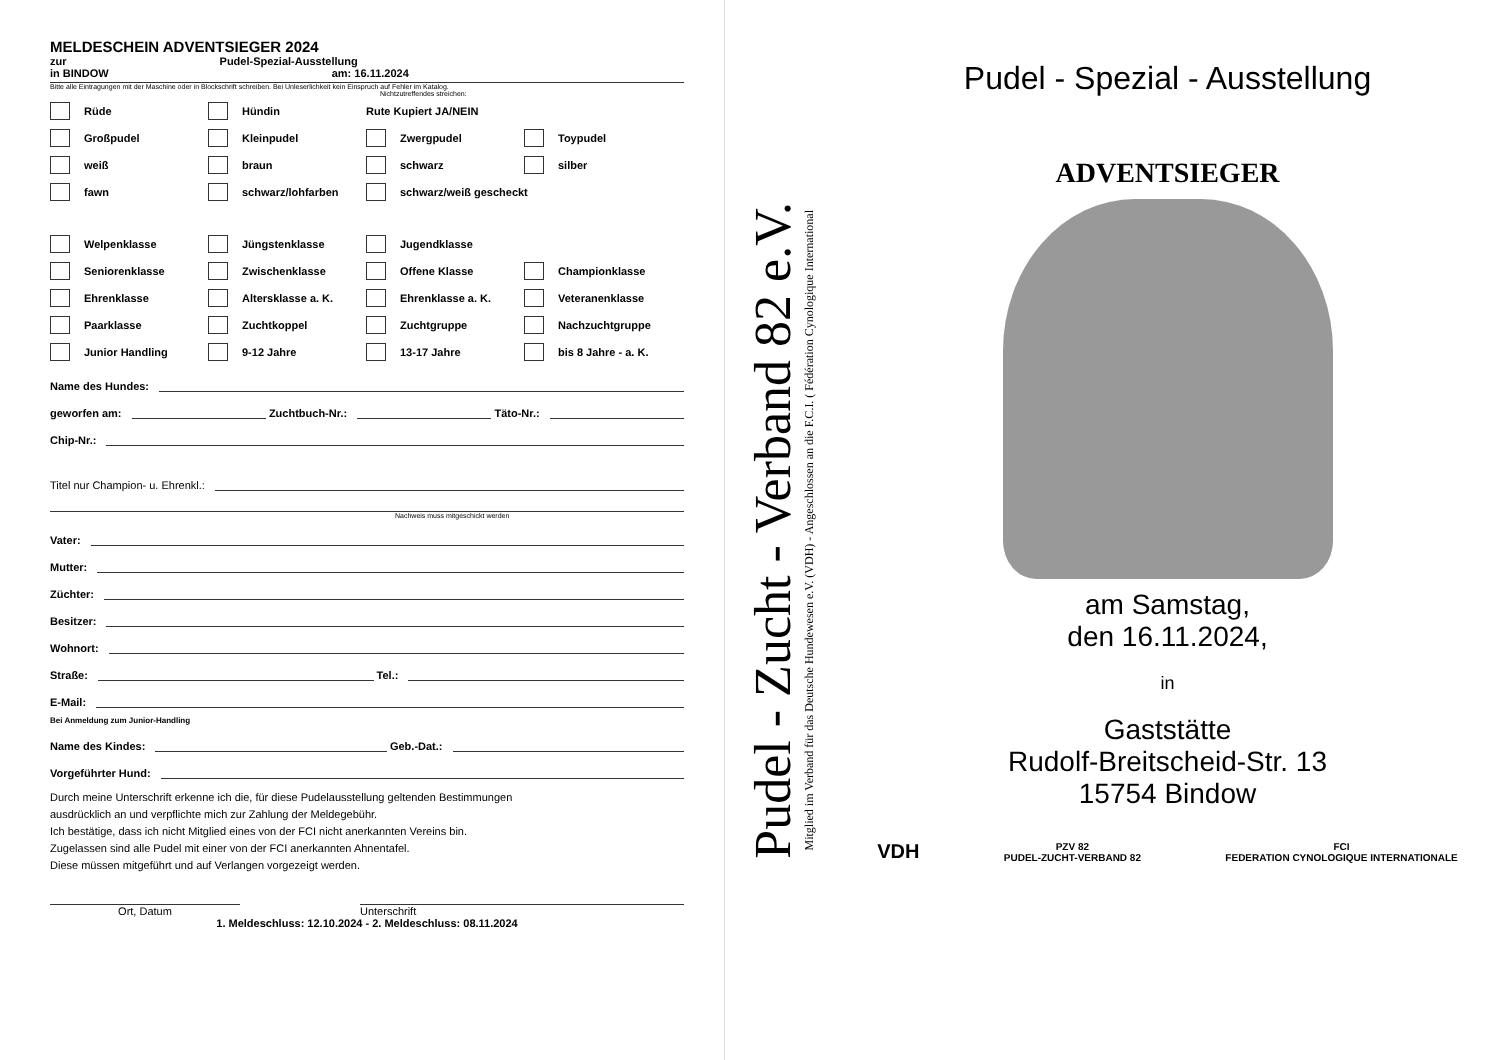MELDESCHEIN ADVENTSIEGER 2024
zur Pudel-Spezial-Ausstellung
in BINDOW am: 16.11.2024
Bitte alle Eintragungen mit der Maschine oder in Blockschrift schreiben. Bei Unleserlichkeit kein Einspruch auf Fehler im Katalog.
Nichtzutreffendes streichen:
Rüde Hündin Rute Kupiert JA/NEIN
Großpudel Kleinpudel Zwergpudel Toypudel
weiß braun schwarz silber
fawn schwarz/lohfarben schwarz/weiß gescheckt
Welpenklasse Jüngstenklasse Jugendklasse
Seniorenklasse Zwischenklasse Offene Klasse Championklasse
Ehrenklasse Altersklasse a. K. Ehrenklasse a. K. Veteranenklasse
Paarklasse Zuchtkoppel Zuchtgruppe Nachzuchtgruppe
Junior Handling 9-12 Jahre 13-17 Jahre bis 8 Jahre - a. K.
Name des Hundes:
geworfen am: Zuchtbuch-Nr.: Täto-Nr.:
Chip-Nr.:
Titel nur Champion- u. Ehrenkl.:
Nachweis muss mitgeschickt werden
Vater:
Mutter:
Züchter:
Besitzer:
Wohnort:
Straße: Tel.:
E-Mail:
Bei Anmeldung zum Junior-Handling
Name des Kindes: Geb.-Dat.:
Vorgeführter Hund:
Durch meine Unterschrift erkenne ich die, für diese Pudelausstellung geltenden Bestimmungen
ausdrücklich an und verpflichte mich zur Zahlung der Meldegebühr.
Ich bestätige, dass ich nicht Mitglied eines von der FCI nicht anerkannten Vereins bin.
Zugelassen sind alle Pudel mit einer von der FCI anerkannten Ahnentafel.
Diese müssen mitgeführt und auf Verlangen vorgezeigt werden.
Ort, Datum Unterschrift
1. Meldeschluss: 12.10.2024 - 2. Meldeschluss: 08.11.2024
Pudel - Zucht - Verband 82 e.V.
Mitglied im Verband für das Deutsche Hundewesen e.V. (VDH) - Angeschlossen an die F.C.I. ( Fédération Cynologique International
Pudel - Spezial - Ausstellung
ADVENTSIEGER
am Samstag,
den 16.11.2024,
in
Gaststätte
Rudolf-Breitscheid-Str. 13
15754 Bindow
VDH PZV 82
PUDEL-ZUCHT-VERBAND 82 FCI
FEDERATION CYNOLOGIQUE INTERNATIONALE